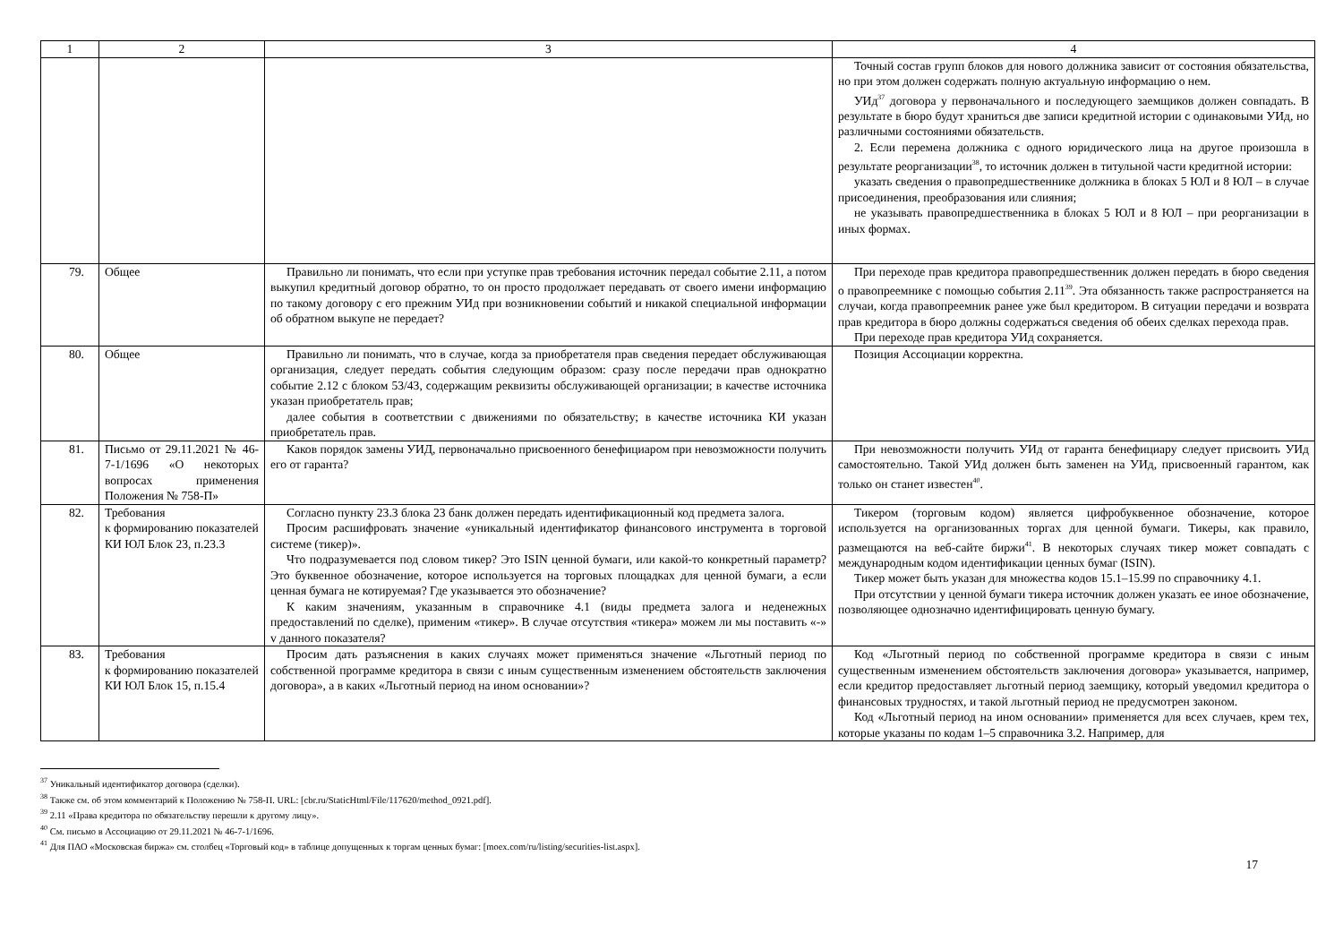| 1 | 2 | 3 | 4 |
| --- | --- | --- | --- |
| | | | Точный состав групп блоков для нового должника зависит от состояния обязательства, но при этом должен содержать полную актуальную информацию о нем. УИд<sup>37</sup> договора у первоначального и последующего заемщиков должен совпадать. В результате в бюро будут храниться две записи кредитной истории с одинаковыми УИд, но различными состояниями обязательств. 2. Если перемена должника с одного юридического лица на другое произошла в результате реорганизации<sup>38</sup>, то источник должен в титульной части кредитной истории: указать сведения о правопредшественнике должника в блоках 5 ЮЛ и 8 ЮЛ – в случае присоединения, преобразования или слияния; не указывать правопредшественника в блоках 5 ЮЛ и 8 ЮЛ – при реорганизации в иных формах. |
| 79. | Общее | Правильно ли понимать, что если при уступке прав требования источник передал событие 2.11, а потом выкупил кредитный договор обратно, то он просто продолжает передавать от своего имени информацию по такому договору с его прежним УИд при возникновении событий и никакой специальной информации об обратном выкупе не передает? | При переходе прав кредитора правопредшественник должен передать в бюро сведения о правопреемнике с помощью события 2.11<sup>39</sup>. Эта обязанность также распространяется на случаи, когда правопреемник ранее уже был кредитором. В ситуации передачи и возврата прав кредитора в бюро должны содержаться сведения об обеих сделках перехода прав. При переходе прав кредитора УИд сохраняется. |
| 80. | Общее | Правильно ли понимать, что в случае, когда за приобретателя прав сведения передает обслуживающая организация, следует передать события следующим образом: сразу после передачи прав однократно событие 2.12 с блоком 53/43, содержащим реквизиты обслуживающей организации; в качестве источника указан приобретатель прав; далее события в соответствии с движениями по обязательству; в качестве источника КИ указан приобретатель прав. | Позиция Ассоциации корректна. |
| 81. | Письмо от 29.11.2021 № 46-7-1/1696 «О некоторых вопросах применения Положения № 758-П» | Каков порядок замены УИД, первоначально присвоенного бенефициаром при невозможности получить его от гаранта? | При невозможности получить УИд от гаранта бенефициару следует присвоить УИд самостоятельно. Такой УИд должен быть заменен на УИд, присвоенный гарантом, как только он станет известен<sup>40</sup>. |
| 82. | Требования к формированию показателей КИ ЮЛ Блок 23, п.23.3 | Согласно пункту 23.3 блока 23 банк должен передать идентификационный код предмета залога. Просим расшифровать значение «уникальный идентификатор финансового инструмента в торговой системе (тикер)». Что подразумевается под словом тикер? Это ISIN ценной бумаги, или какой-то конкретный параметр? Это буквенное обозначение, которое используется на торговых площадках для ценной бумаги, а если ценная бумага не котируемая? Где указывается это обозначение? К каким значениям, указанным в справочнике 4.1 (виды предмета залога и неденежных предоставлений по сделке), применим «тикер». В случае отсутствия «тикера» можем ли мы поставить «-» v данного показателя? | Тикером (торговым кодом) является цифробуквенное обозначение, которое используется на организованных торгах для ценной бумаги. Тикеры, как правило, размещаются на веб-сайте биржи<sup>41</sup>. В некоторых случаях тикер может совпадать с международным кодом идентификации ценных бумаг (ISIN). Тикер может быть указан для множества кодов 15.1–15.99 по справочнику 4.1. При отсутствии у ценной бумаги тикера источник должен указать ее иное обозначение, позволяющее однозначно идентифицировать ценную бумагу. |
| 83. | Требования к формированию показателей КИ ЮЛ Блок 15, п.15.4 | Просим дать разъяснения в каких случаях может применяться значение «Льготный период по собственной программе кредитора в связи с иным существенным изменением обстоятельств заключения договора», а в каких «Льготный период на ином основании»? | Код «Льготный период по собственной программе кредитора в связи с иным существенным изменением обстоятельств заключения договора» указывается, например, если кредитор предоставляет льготный период заемщику, который уведомил кредитора о финансовых трудностях, и такой льготный период не предусмотрен законом. Код «Льготный период на ином основании» применяется для всех случаев, крем тех, которые указаны по кодам 1–5 справочника 3.2. Например, для |
<sup>37</sup> Уникальный идентификатор договора (сделки).
<sup>38</sup> Также см. об этом комментарий к Положению № 758-П. URL: [cbr.ru/StaticHtml/File/117620/method_0921.pdf].
<sup>39</sup> 2.11 «Права кредитора по обязательству перешли к другому лицу».
<sup>40</sup> См. письмо в Ассоциацию от 29.11.2021 № 46-7-1/1696.
<sup>41</sup> Для ПАО «Московская биржа» см. столбец «Торговый код» в таблице допущенных к торгам ценных бумаг: [moex.com/ru/listing/securities-list.aspx].
17